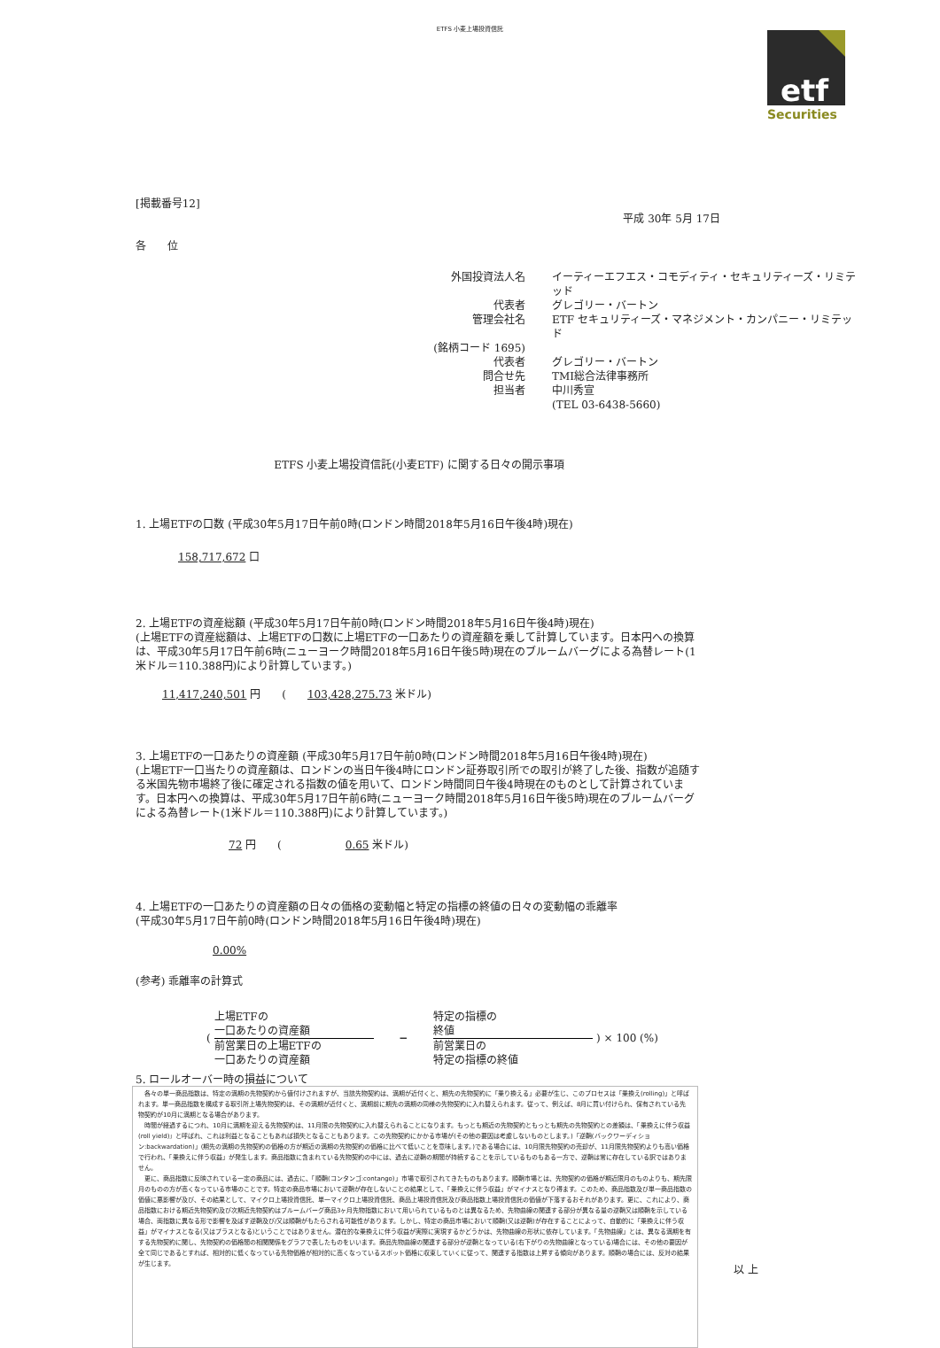ETFS 小麦上場投資信託
etf
Securities
[掲載番号12]
平成 30年 5月 17日
各　　位
外国投資法人名
イーティーエフエス・コモディティ・セキュリティーズ・リミテッド
代表者
グレゴリー・バートン
管理会社名
ETF セキュリティーズ・マネジメント・カンパニー・リミテッド
(銘柄コード 1695)
代表者
グレゴリー・バートン
問合せ先
TMI総合法律事務所
担当者
中川秀宣
(TEL 03-6438-5660)
ETFS 小麦上場投資信託(小麦ETF) に関する日々の開示事項
1. 上場ETFの口数 (平成30年5月17日午前0時(ロンドン時間2018年5月16日午後4時)現在)
158,717,672 口
2. 上場ETFの資産総額 (平成30年5月17日午前0時(ロンドン時間2018年5月16日午後4時)現在)
(上場ETFの資産総額は、上場ETFの口数に上場ETFの一口あたりの資産額を乗して計算しています。日本円への換算は、平成30年5月17日午前6時(ニューヨーク時間2018年5月16日午後5時)現在のブルームバーグによる為替レート(1米ドル＝110.388円)により計算しています。)
11,417,240,501 円　　(　　103,428,275.73 米ドル)
3. 上場ETFの一口あたりの資産額 (平成30年5月17日午前0時(ロンドン時間2018年5月16日午後4時)現在)
(上場ETF一口当たりの資産額は、ロンドンの当日午後4時にロンドン証券取引所での取引が終了した後、指数が追随する米国先物市場終了後に確定される指数の値を用いて、ロンドン時間同日午後4時現在のものとして計算されています。日本円への換算は、平成30年5月17日午前6時(ニューヨーク時間2018年5月16日午後5時)現在のブルームバーグによる為替レート(1米ドル＝110.388円)により計算しています。)
72 円　　(　　　　　　0.65 米ドル)
4. 上場ETFの一口あたりの資産額の日々の価格の変動幅と特定の指標の終値の日々の変動幅の乖離率
(平成30年5月17日午前0時(ロンドン時間2018年5月16日午後4時)現在)
0.00%
(参考) 乖離率の計算式
(
上場ETFの
一口あたりの資産額
前営業日の上場ETFの
一口あたりの資産額
−
特定の指標の
終値
前営業日の
特定の指標の終値
) × 100 (%)
5. ロールオーバー時の損益について
　各々の単一商品指数は、特定の満期の先物契約から値付けされますが、当該先物契約は、満期が近付くと、期先の先物契約に「乗り換える」必要が生じ、このプロセスは「乗換え(rolling)」と呼ばれます。単一商品指数を構成する取引所上場先物契約は、その満期が近付くと、満期前に期先の満期の同様の先物契約に入れ替えられます。従って、例えば、8月に買い付けられ、保有されている先物契約が10月に満期となる場合があります。
　時間が経過するにつれ、10月に満期を迎える先物契約は、11月限の先物契約に入れ替えられることになります。もっとも期近の先物契約ともっとも期先の先物契約との差額は、「乗換えに伴う収益(roll yield)」と呼ばれ、これは利益となることもあれば損失となることもあります。この先物契約にかかる市場が(その他の要因は考慮しないものとします。)「逆鞘(バックワーディション:backwardation)」(期先の満期の先物契約の価格の方が期近の満期の先物契約の価格に比べて低いことを意味します。)である場合には、10月限先物契約の売却が、11月限先物契約よりも高い価格で行われ、「乗換えに伴う収益」が発生します。商品指数に含まれている先物契約の中には、過去に逆鞘の期間が持続することを示しているものもある一方で、逆鞘は常に存在している訳ではありません。
　更に、商品指数に反映されている一定の商品には、過去に、「順鞘(コンタンゴ:contango)」市場で取引されてきたものもあります。順鞘市場とは、先物契約の価格が期近限月のものよりも、期先限月のものの方が高くなっている市場のことです。特定の商品市場において逆鞘が存在しないことの結果として、「乗換えに伴う収益」がマイナスとなり得ます。このため、商品指数及び単一商品指数の価値に悪影響が及び、その結果として、マイクロ上場投資信託、単一マイクロ上場投資信託、商品上場投資信託及び商品指数上場投資信託の価値が下落するおそれがあります。更に、これにより、商品指数における期近先物契約及び次期近先物契約はブルームバーグ商品3ヶ月先物指数において用いられているものとは異なるため、先物曲線の関連する部分が異なる量の逆鞘又は順鞘を示している場合、両指数に異なる形で影響を及ぼす逆鞘及び/又は順鞘がもたらされる可能性があります。しかし、特定の商品市場において順鞘(又は逆鞘)が存在することによって、自動的に「乗換えに伴う収益」がマイナスとなる(又はプラスとなる)ということではありません。潜在的な乗換えに伴う収益が実際に実現するかどうかは、先物曲線の形状に依存しています。「先物曲線」とは、異なる満期を有する先物契約に関し、先物契約の価格間の相関関係をグラフで表したものをいいます。商品先物曲線の関連する部分が逆鞘となっている(右下がりの先物曲線となっている)場合には、その他の要因が全て同じであるとすれば、相対的に低くなっている先物価格が相対的に高くなっているスポット価格に収束していくに従って、関連する指数は上昇する傾向があります。順鞘の場合には、反対の結果が生じます。
以 上